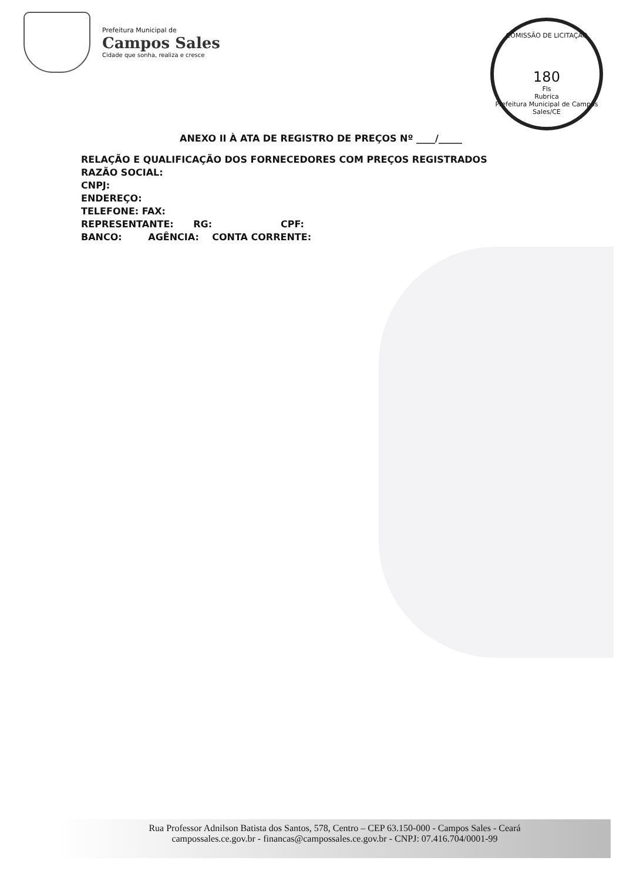Prefeitura Municipal de
Campos Sales
Cidade que sonha, realiza e cresce
COMISSÃO DE LICITAÇÃO
180
Fls
Rubrica
Prefeitura Municipal de Campos Sales/CE
ANEXO II À ATA DE REGISTRO DE PREÇOS Nº ____/_____
RELAÇÃO E QUALIFICAÇÃO DOS FORNECEDORES COM PREÇOS REGISTRADOS
RAZÃO SOCIAL:
CNPJ:
ENDEREÇO:
TELEFONE: FAX:
REPRESENTANTE: RG: CPF:
BANCO: AGÊNCIA: CONTA CORRENTE:
Rua Professor Adnilson Batista dos Santos, 578, Centro – CEP 63.150-000 - Campos Sales - Ceará
campossales.ce.gov.br - financas@campossales.ce.gov.br - CNPJ: 07.416.704/0001-99